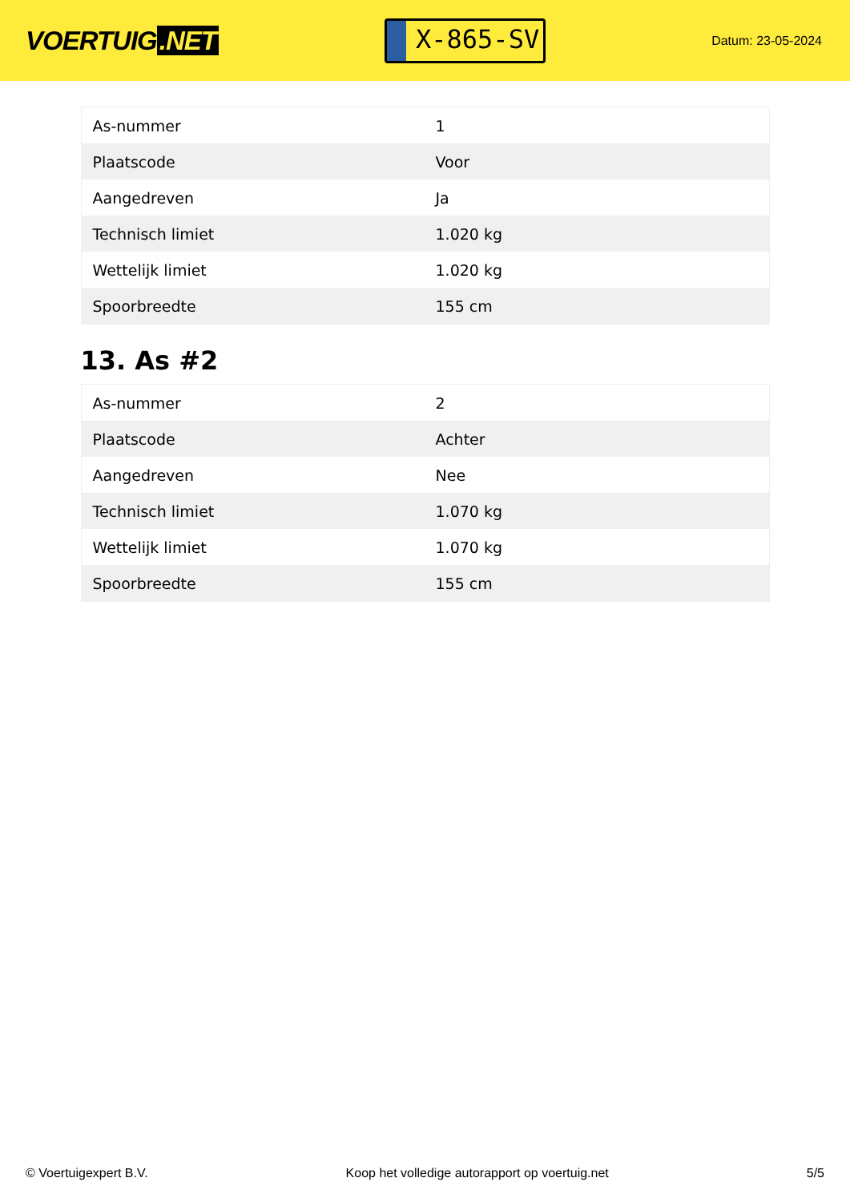VOERTUIG.NET
X-865-SV
Datum: 23-05-2024
| As-nummer | 1 |
| Plaatscode | Voor |
| Aangedreven | Ja |
| Technisch limiet | 1.020 kg |
| Wettelijk limiet | 1.020 kg |
| Spoorbreedte | 155 cm |
13. As #2
| As-nummer | 2 |
| Plaatscode | Achter |
| Aangedreven | Nee |
| Technisch limiet | 1.070 kg |
| Wettelijk limiet | 1.070 kg |
| Spoorbreedte | 155 cm |
© Voertuigexpert B.V. Koop het volledige autorapport op voertuig.net 5/5